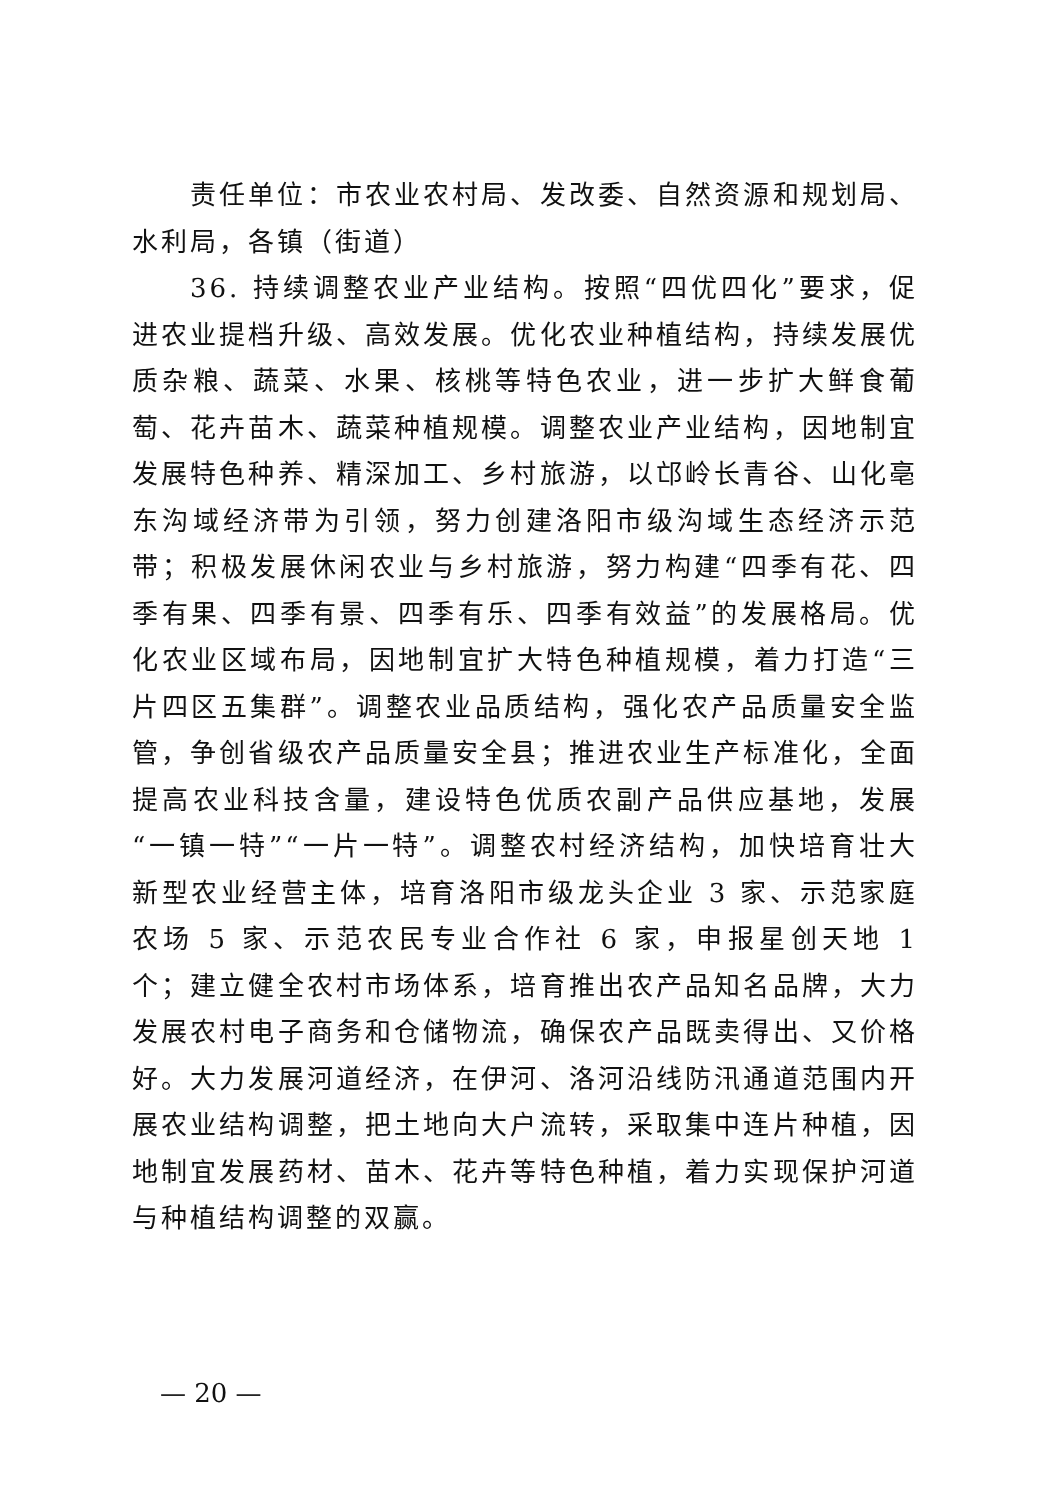责任单位：市农业农村局、发改委、自然资源和规划局、水利局，各镇（街道）
36. 持续调整农业产业结构。按照“四优四化”要求，促进农业提档升级、高效发展。优化农业种植结构，持续发展优质杂粮、蔬菜、水果、核桃等特色农业，进一步扩大鲜食葡萄、花卉苗木、蔬菜种植规模。调整农业产业结构，因地制宜发展特色种养、精深加工、乡村旅游，以邙岭长青谷、山化亳东沟域经济带为引领，努力创建洛阳市级沟域生态经济示范带；积极发展休闲农业与乡村旅游，努力构建“四季有花、四季有果、四季有景、四季有乐、四季有效益”的发展格局。优化农业区域布局，因地制宜扩大特色种植规模，着力打造“三片四区五集群”。调整农业品质结构，强化农产品质量安全监管，争创省级农产品质量安全县；推进农业生产标准化，全面提高农业科技含量，建设特色优质农副产品供应基地，发展“一镇一特”“一片一特”。调整农村经济结构，加快培育壮大新型农业经营主体，培育洛阳市级龙头企业 3 家、示范家庭农场 5 家、示范农民专业合作社 6 家，申报星创天地 1 个；建立健全农村市场体系，培育推出农产品知名品牌，大力发展农村电子商务和仓储物流，确保农产品既卖得出、又价格好。大力发展河道经济，在伊河、洛河沿线防汛通道范围内开展农业结构调整，把土地向大户流转，采取集中连片种植，因地制宜发展药材、苗木、花卉等特色种植，着力实现保护河道与种植结构调整的双赢。
— 20 —